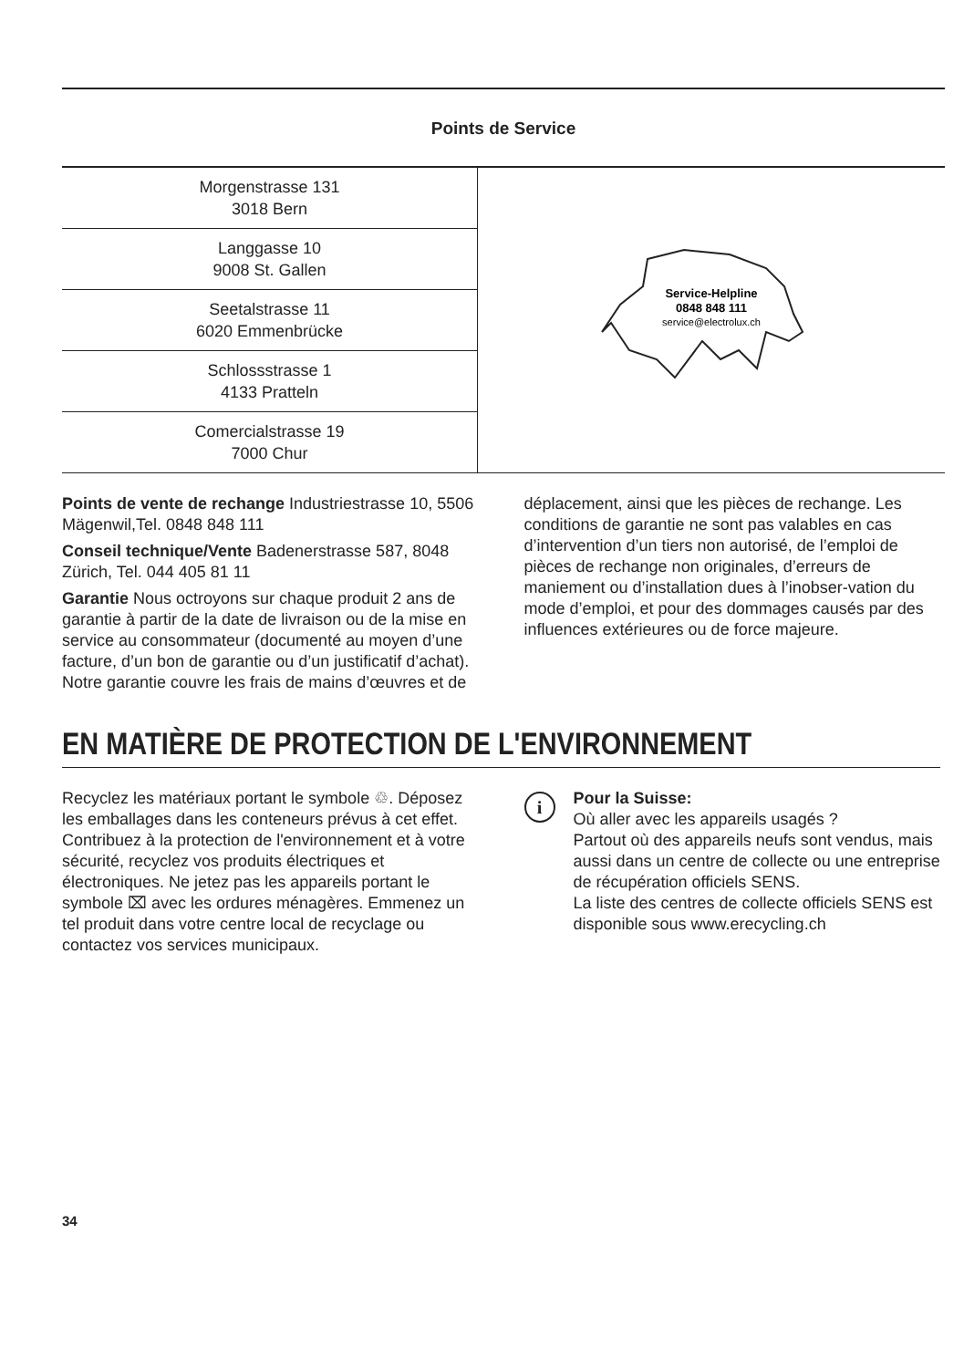Points de Service
| Morgenstrasse 131 3018 Bern | Service-Helpline 0848 848 111 service@electrolux.ch |
| Langgasse 10 9008 St. Gallen | |
| Seetalstrasse 11 6020 Emmenbrücke | |
| Schlossstrasse 1 4133 Pratteln | |
| Comercialstrasse 19 7000 Chur | |
Points de vente de rechange Industriestrasse 10, 5506 Mägenwil,Tel. 0848 848 111
Conseil technique/Vente Badenerstrasse 587, 8048 Zürich, Tel. 044 405 81 11
Garantie Nous octroyons sur chaque produit 2 ans de garantie à partir de la date de livraison ou de la mise en service au consommateur (documenté au moyen d’une facture, d’un bon de garantie ou d’un justificatif d’achat). Notre garantie couvre les frais de mains d’œuvres et de
déplacement, ainsi que les pièces de rechange. Les conditions de garantie ne sont pas valables en cas d’intervention d’un tiers non autorisé, de l’emploi de pièces de rechange non originales, d’erreurs de maniement ou d’installation dues à l’inobser-vation du mode d’emploi, et pour des dommages causés par des influences extérieures ou de force majeure.
EN MATIÈRE DE PROTECTION DE L'ENVIRONNEMENT
Recyclez les matériaux portant le symbole ♲. Déposez les emballages dans les conteneurs prévus à cet effet. Contribuez à la protection de l'environnement et à votre sécurité, recyclez vos produits électriques et électroniques. Ne jetez pas les appareils portant le symbole ⌧ avec les ordures ménagères. Emmenez un tel produit dans votre centre local de recyclage ou contactez vos services municipaux.
i
Pour la Suisse:
Où aller avec les appareils usagés ?
Partout où des appareils neufs sont vendus, mais aussi dans un centre de collecte ou une entreprise de récupération officiels SENS.
La liste des centres de collecte officiels SENS est disponible sous www.erecycling.ch
34